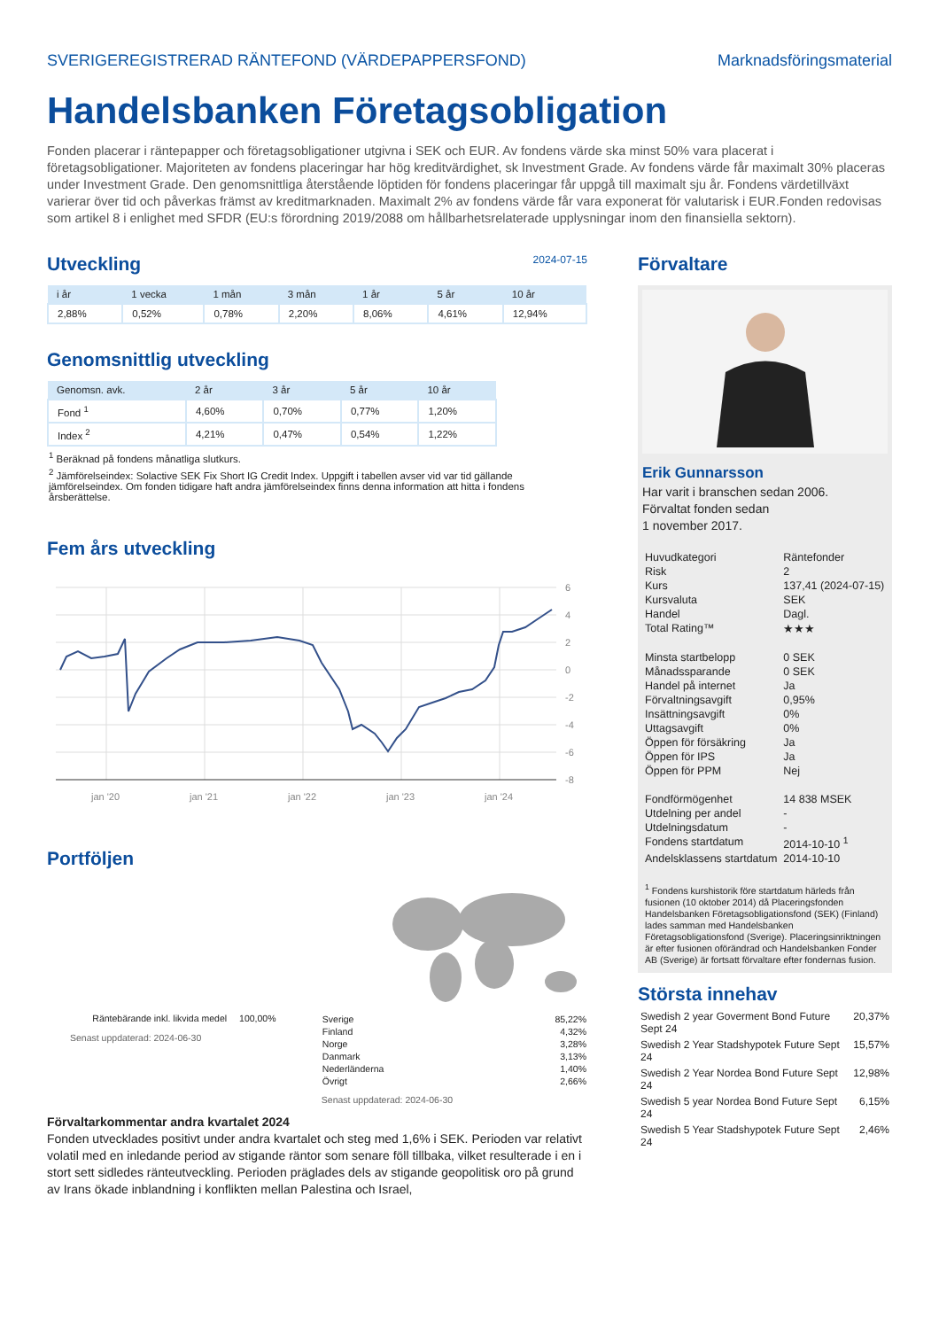SVERIGEREGISTRERAD RÄNTEFOND (VÄRDEPAPPERSFOND) Marknadsföringsmaterial
Handelsbanken Företagsobligation
Fonden placerar i räntepapper och företagsobligationer utgivna i SEK och EUR. Av fondens värde ska minst 50% vara placerat i företagsobligationer. Majoriteten av fondens placeringar har hög kreditvärdighet, sk Investment Grade. Av fondens värde får maximalt 30% placeras under Investment Grade. Den genomsnittliga återstående löptiden för fondens placeringar får uppgå till maximalt sju år. Fondens värdetillväxt varierar över tid och påverkas främst av kreditmarknaden. Maximalt 2% av fondens värde får vara exponerat för valutarisk i EUR.Fonden redovisas som artikel 8 i enlighet med SFDR (EU:s förordning 2019/2088 om hållbarhetsrelaterade upplysningar inom den finansiella sektorn).
Utveckling 2024-07-15
| i år | 1 vecka | 1 mån | 3 mån | 1 år | 5 år | 10 år |
| --- | --- | --- | --- | --- | --- | --- |
| 2,88% | 0,52% | 0,78% | 2,20% | 8,06% | 4,61% | 12,94% |
Genomsnittlig utveckling
| Genomsn. avk. | 2 år | 3 år | 5 år | 10 år |
| --- | --- | --- | --- | --- |
| Fond <sup>1</sup> | 4,60% | 0,70% | 0,77% | 1,20% |
| Index <sup>2</sup> | 4,21% | 0,47% | 0,54% | 1,22% |
<sup>1</sup> Beräknad på fondens månatliga slutkurs.
<sup>2</sup> Jämförelseindex: Solactive SEK Fix Short IG Credit Index. Uppgift i tabellen avser vid var tid gällande jämförelseindex. Om fonden tidigare haft andra jämförelseindex finns denna information att hitta i fondens årsberättelse.
Fem års utveckling
6
4
2
0
-2
-4
-6
-8
jan '20
jan '21
jan '22
jan '23
jan '24
Portföljen
Räntebärande inkl. likvida medel 100,00%
Senast uppdaterad: 2024-06-30
| Sverige | 85,22% |
| Finland | 4,32% |
| Norge | 3,28% |
| Danmark | 3,13% |
| Nederländerna | 1,40% |
| Övrigt | 2,66% |
Senast uppdaterad: 2024-06-30
Förvaltarkommentar andra kvartalet 2024
Fonden utvecklades positivt under andra kvartalet och steg med 1,6% i SEK. Perioden var relativt volatil med en inledande period av stigande räntor som senare föll tillbaka, vilket resulterade i en i stort sett sidledes ränteutveckling. Perioden präglades dels av stigande geopolitisk oro på grund av Irans ökade inblandning i konflikten mellan Palestina och Israel,
Förvaltare
Erik Gunnarsson
Har varit i branschen sedan 2006.
Förvaltat fonden sedan
1 november 2017.
| Huvudkategori | Räntefonder |
| Risk | 2 |
| Kurs | 137,41 (2024-07-15) |
| Kursvaluta | SEK |
| Handel | Dagl. |
| Total Rating™ | ★★★ |
| Minsta startbelopp | 0 SEK |
| Månadssparande | 0 SEK |
| Handel på internet | Ja |
| Förvaltningsavgift | 0,95% |
| Insättningsavgift | 0% |
| Uttagsavgift | 0% |
| Öppen för försäkring | Ja |
| Öppen för IPS | Ja |
| Öppen för PPM | Nej |
| Fondförmögenhet | 14 838 MSEK |
| Utdelning per andel | - |
| Utdelningsdatum | - |
| Fondens startdatum | 2014-10-10 <sup>1</sup> |
| Andelsklassens startdatum | 2014-10-10 |
<sup>1</sup> Fondens kurshistorik före startdatum härleds från fusionen (10 oktober 2014) då Placeringsfonden Handelsbanken Företagsobligationsfond (SEK) (Finland) lades samman med Handelsbanken Företagsobligationsfond (Sverige). Placeringsinriktningen är efter fusionen oförändrad och Handelsbanken Fonder AB (Sverige) är fortsatt förvaltare efter fondernas fusion.
Största innehav
| Swedish 2 year Goverment Bond Future Sept 24 | 20,37% |
| Swedish 2 Year Stadshypotek Future Sept 24 | 15,57% |
| Swedish 2 Year Nordea Bond Future Sept 24 | 12,98% |
| Swedish 5 year Nordea Bond Future Sept 24 | 6,15% |
| Swedish 5 Year Stadshypotek Future Sept 24 | 2,46% |